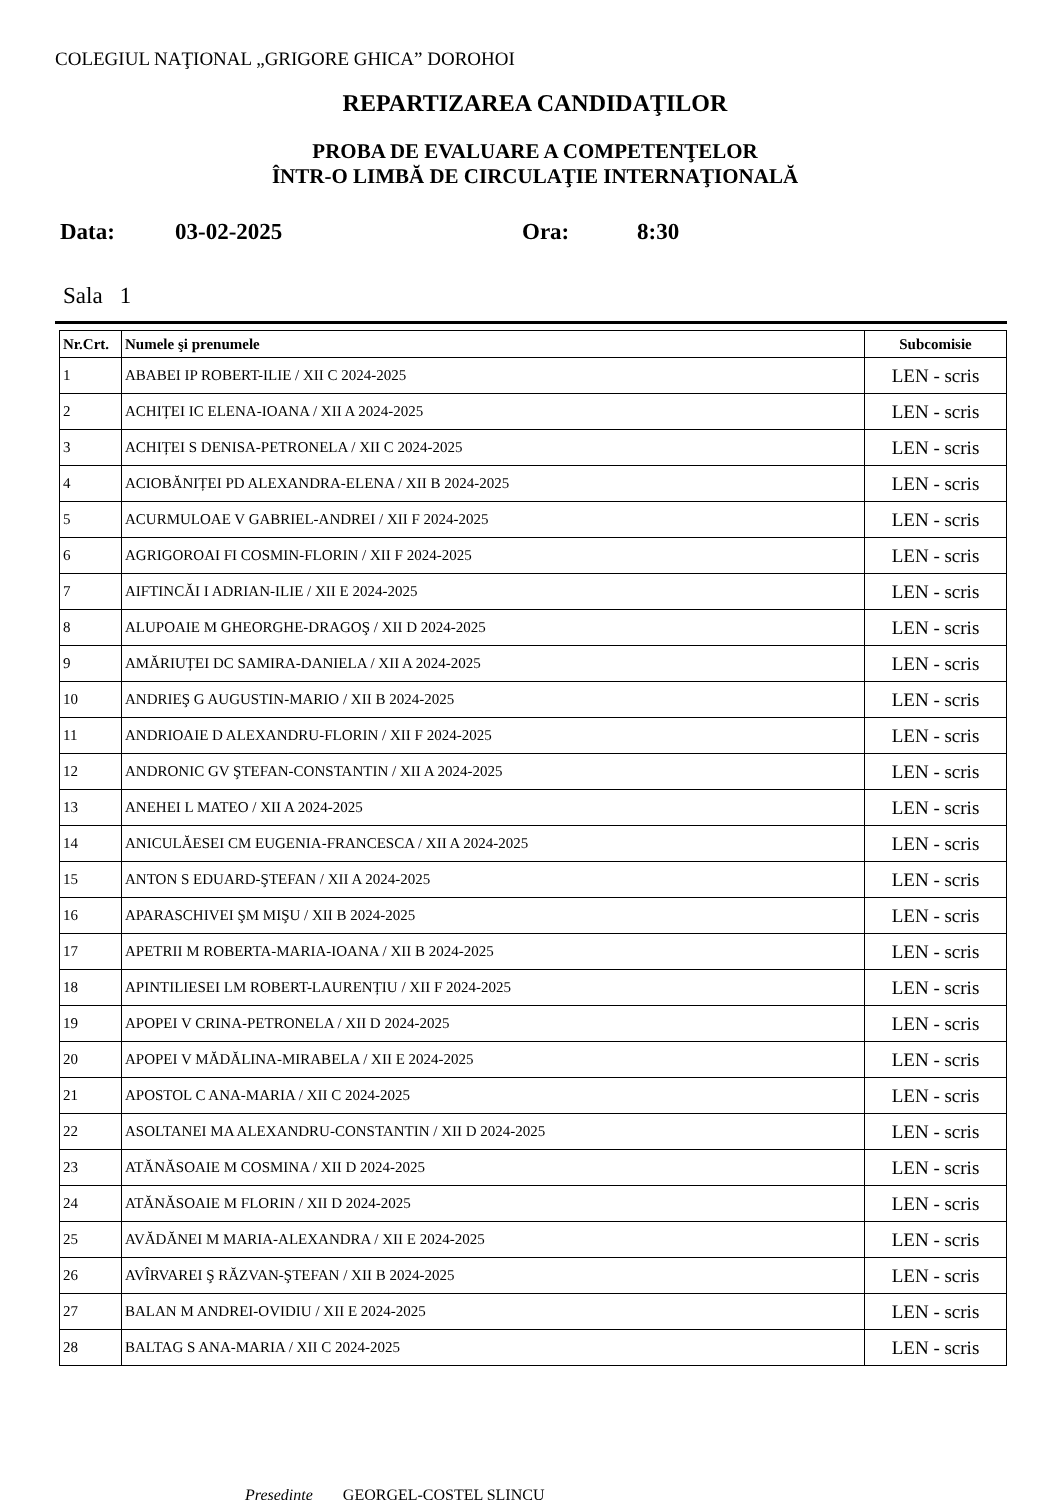COLEGIUL NAŢIONAL „GRIGORE GHICA” DOROHOI
REPARTIZAREA CANDIDAŢILOR
PROBA DE EVALUARE A COMPETENŢELOR
ÎNTR-O LIMBĂ DE CIRCULAŢIE INTERNAŢIONALĂ
Data: 03-02-2025 Ora: 8:30
Sala 1
| Nr.Crt. | Numele şi prenumele | Subcomisie |
| --- | --- | --- |
| 1 | ABABEI IP ROBERT-ILIE / XII C 2024-2025 | LEN - scris |
| 2 | ACHIȚEI IC ELENA-IOANA / XII A 2024-2025 | LEN - scris |
| 3 | ACHIȚEI S DENISA-PETRONELA / XII C 2024-2025 | LEN - scris |
| 4 | ACIOBĂNIȚEI PD ALEXANDRA-ELENA / XII B 2024-2025 | LEN - scris |
| 5 | ACURMULOAE V GABRIEL-ANDREI / XII F 2024-2025 | LEN - scris |
| 6 | AGRIGOROAI FI COSMIN-FLORIN / XII F 2024-2025 | LEN - scris |
| 7 | AIFTINCĂI I ADRIAN-ILIE / XII E 2024-2025 | LEN - scris |
| 8 | ALUPOAIE M GHEORGHE-DRAGOŞ / XII D 2024-2025 | LEN - scris |
| 9 | AMĂRIUȚEI DC SAMIRA-DANIELA / XII A 2024-2025 | LEN - scris |
| 10 | ANDRIEŞ G AUGUSTIN-MARIO / XII B 2024-2025 | LEN - scris |
| 11 | ANDRIOAIE D ALEXANDRU-FLORIN / XII F 2024-2025 | LEN - scris |
| 12 | ANDRONIC GV ŞTEFAN-CONSTANTIN / XII A 2024-2025 | LEN - scris |
| 13 | ANEHEI L MATEO / XII A 2024-2025 | LEN - scris |
| 14 | ANICULĂESEI CM EUGENIA-FRANCESCA / XII A 2024-2025 | LEN - scris |
| 15 | ANTON S EDUARD-ŞTEFAN / XII A 2024-2025 | LEN - scris |
| 16 | APARASCHIVEI ŞM MIŞU / XII B 2024-2025 | LEN - scris |
| 17 | APETRII M ROBERTA-MARIA-IOANA / XII B 2024-2025 | LEN - scris |
| 18 | APINTILIESEI LM ROBERT-LAURENȚIU / XII F 2024-2025 | LEN - scris |
| 19 | APOPEI V CRINA-PETRONELA / XII D 2024-2025 | LEN - scris |
| 20 | APOPEI V MĂDĂLINA-MIRABELA / XII E 2024-2025 | LEN - scris |
| 21 | APOSTOL C ANA-MARIA / XII C 2024-2025 | LEN - scris |
| 22 | ASOLTANEI MA ALEXANDRU-CONSTANTIN / XII D 2024-2025 | LEN - scris |
| 23 | ATĂNĂSOAIE M COSMINA / XII D 2024-2025 | LEN - scris |
| 24 | ATĂNĂSOAIE M FLORIN / XII D 2024-2025 | LEN - scris |
| 25 | AVĂDĂNEI M MARIA-ALEXANDRA / XII E 2024-2025 | LEN - scris |
| 26 | AVÎRVAREI Ş RĂZVAN-ŞTEFAN / XII B 2024-2025 | LEN - scris |
| 27 | BALAN M ANDREI-OVIDIU / XII E 2024-2025 | LEN - scris |
| 28 | BALTAG S ANA-MARIA / XII C 2024-2025 | LEN - scris |
Preşedinte GEORGEL-COSTEL ŞLINCU